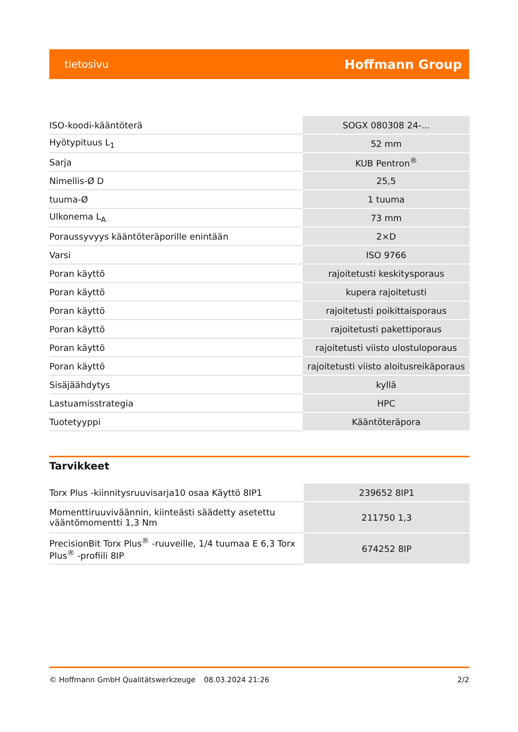tietosivu Hoffmann Group
| ISO-koodi-kääntöterä | SOGX 080308 24-... |
| Hyötypituus L<sub>1</sub> | 52 mm |
| Sarja | KUB Pentron<sup>®</sup> |
| Nimellis-Ø D | 25,5 |
| tuuma-Ø | 1 tuuma |
| Ulkonema L<sub>A</sub> | 73 mm |
| Poraussyvyys kääntöteräporille enintään | 2×D |
| Varsi | ISO 9766 |
| Poran käyttö | rajoitetusti keskitysporaus |
| Poran käyttö | kupera rajoitetusti |
| Poran käyttö | rajoitetusti poikittaisporaus |
| Poran käyttö | rajoitetusti pakettiporaus |
| Poran käyttö | rajoitetusti viisto ulostuloporaus |
| Poran käyttö | rajoitetusti viisto aloitusreikäporaus |
| Sisäjäähdytys | kyllä |
| Lastuamisstrategia | HPC |
| Tuotetyyppi | Kääntöteräpora |
Tarvikkeet
| Torx Plus -kiinnitysruuvisarja10 osaa Käyttö 8IP1 | 239652 8IP1 |
| Momenttiruuviväännin, kiinteästi säädetty asetettu vääntömomentti 1,3 Nm | 211750 1,3 |
| PrecisionBit Torx Plus<sup>®</sup> -ruuveille, 1/4 tuumaa E 6,3 Torx Plus<sup>®</sup> -profiili 8IP | 674252 8IP |
© Hoffmann GmbH Qualitätswerkzeuge 08.03.2024 21:26 2/2